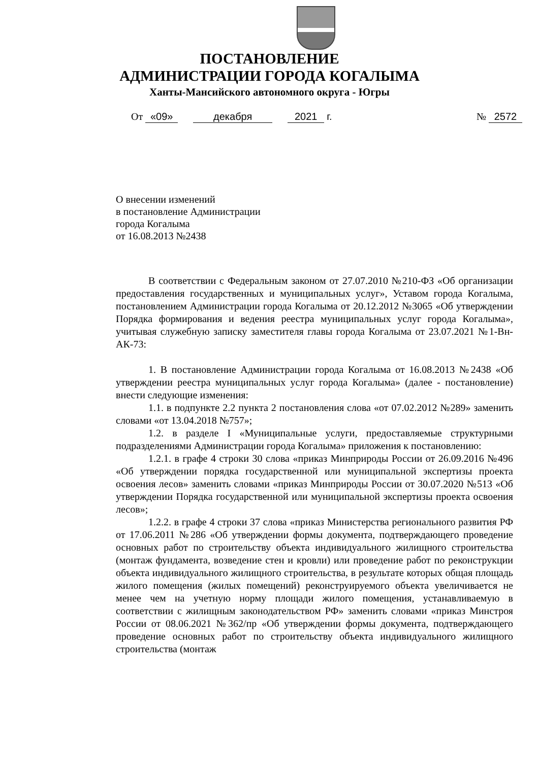ПОСТАНОВЛЕНИЕ
АДМИНИСТРАЦИИ ГОРОДА КОГАЛЫМА
Ханты-Мансийского автономного округа - Югры
От «09» декабря 2021 г. № 2572
О внесении изменений
в постановление Администрации
города Когалыма
от 16.08.2013 №2438
В соответствии с Федеральным законом от 27.07.2010 №210-ФЗ «Об организации предоставления государственных и муниципальных услуг», Уставом города Когалыма, постановлением Администрации города Когалыма от 20.12.2012 №3065 «Об утверждении Порядка формирования и ведения реестра муниципальных услуг города Когалыма», учитывая служебную записку заместителя главы города Когалыма от 23.07.2021 №1-Вн-АК-73:
1. В постановление Администрации города Когалыма от 16.08.2013 №2438 «Об утверждении реестра муниципальных услуг города Когалыма» (далее - постановление) внести следующие изменения:
1.1. в подпункте 2.2 пункта 2 постановления слова «от 07.02.2012 №289» заменить словами «от 13.04.2018 №757»;
1.2. в разделе I «Муниципальные услуги, предоставляемые структурными подразделениями Администрации города Когалыма» приложения к постановлению:
1.2.1. в графе 4 строки 30 слова «приказ Минприроды России от 26.09.2016 №496 «Об утверждении порядка государственной или муниципальной экспертизы проекта освоения лесов» заменить словами «приказ Минприроды России от 30.07.2020 №513 «Об утверждении Порядка государственной или муниципальной экспертизы проекта освоения лесов»;
1.2.2. в графе 4 строки 37 слова «приказ Министерства регионального развития РФ от 17.06.2011 №286 «Об утверждении формы документа, подтверждающего проведение основных работ по строительству объекта индивидуального жилищного строительства (монтаж фундамента, возведение стен и кровли) или проведение работ по реконструкции объекта индивидуального жилищного строительства, в результате которых общая площадь жилого помещения (жилых помещений) реконструируемого объекта увеличивается не менее чем на учетную норму площади жилого помещения, устанавливаемую в соответствии с жилищным законодательством РФ» заменить словами «приказ Минстроя России от 08.06.2021 №362/пр «Об утверждении формы документа, подтверждающего проведение основных работ по строительству объекта индивидуального жилищного строительства (монтаж